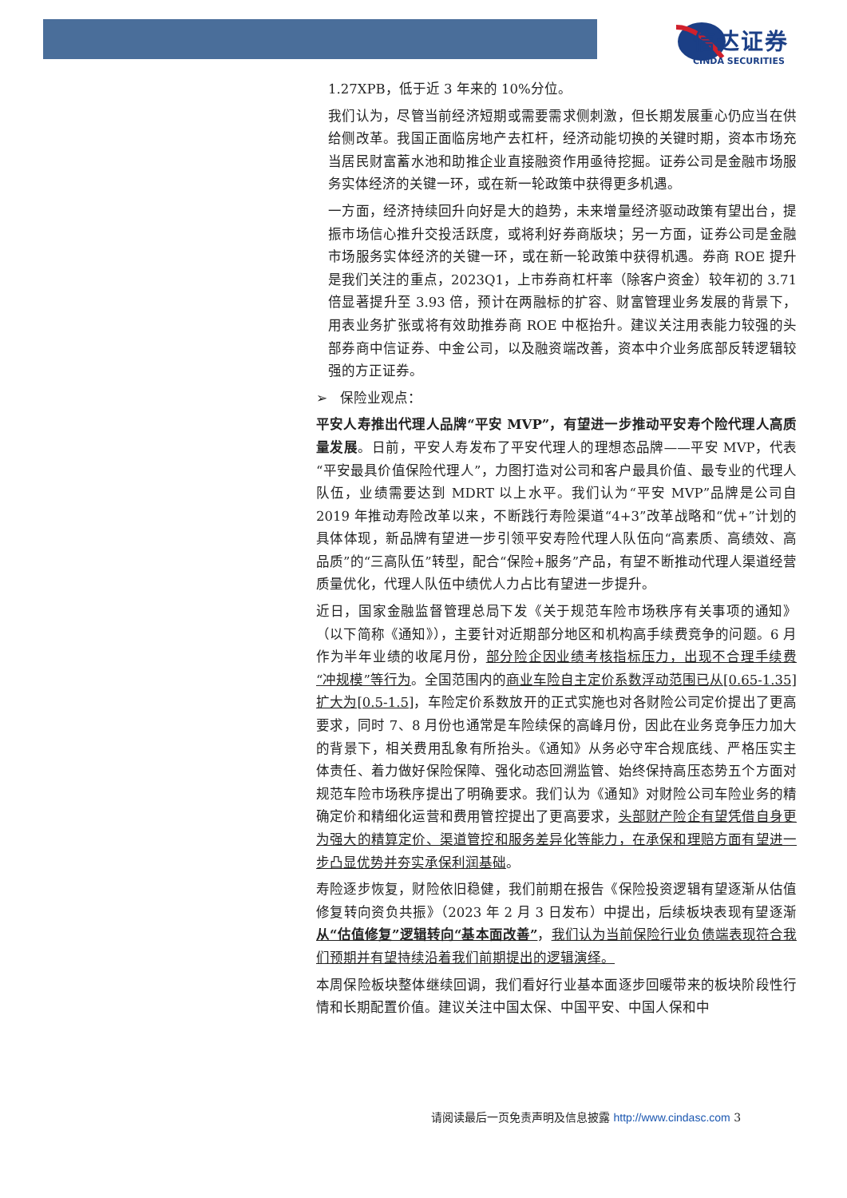信达证券
CINDA SECURITIES
1.27XPB，低于近 3 年来的 10%分位。
我们认为，尽管当前经济短期或需要需求侧刺激，但长期发展重心仍应当在供给侧改革。我国正面临房地产去杠杆，经济动能切换的关键时期，资本市场充当居民财富蓄水池和助推企业直接融资作用亟待挖掘。证券公司是金融市场服务实体经济的关键一环，或在新一轮政策中获得更多机遇。
一方面，经济持续回升向好是大的趋势，未来增量经济驱动政策有望出台，提振市场信心推升交投活跃度，或将利好券商版块；另一方面，证券公司是金融市场服务实体经济的关键一环，或在新一轮政策中获得机遇。券商 ROE 提升是我们关注的重点，2023Q1，上市券商杠杆率（除客户资金）较年初的 3.71 倍显著提升至 3.93 倍，预计在两融标的扩容、财富管理业务发展的背景下，用表业务扩张或将有效助推券商 ROE 中枢抬升。建议关注用表能力较强的头部券商中信证券、中金公司，以及融资端改善，资本中介业务底部反转逻辑较强的方正证券。
➢ 保险业观点：
平安人寿推出代理人品牌“平安 MVP”，有望进一步推动平安寿个险代理人高质量发展。日前，平安人寿发布了平安代理人的理想态品牌——平安 MVP，代表“平安最具价值保险代理人”，力图打造对公司和客户最具价值、最专业的代理人队伍，业绩需要达到 MDRT 以上水平。我们认为“平安 MVP”品牌是公司自 2019 年推动寿险改革以来，不断践行寿险渠道“4+3”改革战略和“优+”计划的具体体现，新品牌有望进一步引领平安寿险代理人队伍向“高素质、高绩效、高品质”的“三高队伍”转型，配合“保险+服务”产品，有望不断推动代理人渠道经营质量优化，代理人队伍中绩优人力占比有望进一步提升。
近日，国家金融监督管理总局下发《关于规范车险市场秩序有关事项的通知》（以下简称《通知》），主要针对近期部分地区和机构高手续费竞争的问题。6 月作为半年业绩的收尾月份，部分险企因业绩考核指标压力，出现不合理手续费“冲规模”等行为。全国范围内的商业车险自主定价系数浮动范围已从[0.65-1.35]扩大为[0.5-1.5]，车险定价系数放开的正式实施也对各财险公司定价提出了更高要求，同时 7、8 月份也通常是车险续保的高峰月份，因此在业务竞争压力加大的背景下，相关费用乱象有所抬头。《通知》从务必守牢合规底线、严格压实主体责任、着力做好保险保障、强化动态回溯监管、始终保持高压态势五个方面对规范车险市场秩序提出了明确要求。我们认为《通知》对财险公司车险业务的精确定价和精细化运营和费用管控提出了更高要求，头部财产险企有望凭借自身更为强大的精算定价、渠道管控和服务差异化等能力，在承保和理赔方面有望进一步凸显优势并夯实承保利润基础。
寿险逐步恢复，财险依旧稳健，我们前期在报告《保险投资逻辑有望逐渐从估值修复转向资负共振》（2023 年 2 月 3 日发布）中提出，后续板块表现有望逐渐从“估值修复”逻辑转向“基本面改善”，我们认为当前保险行业负债端表现符合我们预期并有望持续沿着我们前期提出的逻辑演绎。
本周保险板块整体继续回调，我们看好行业基本面逐步回暖带来的板块阶段性行情和长期配置价值。建议关注中国太保、中国平安、中国人保和中
请阅读最后一页免责声明及信息披露 http://www.cindasc.com 3